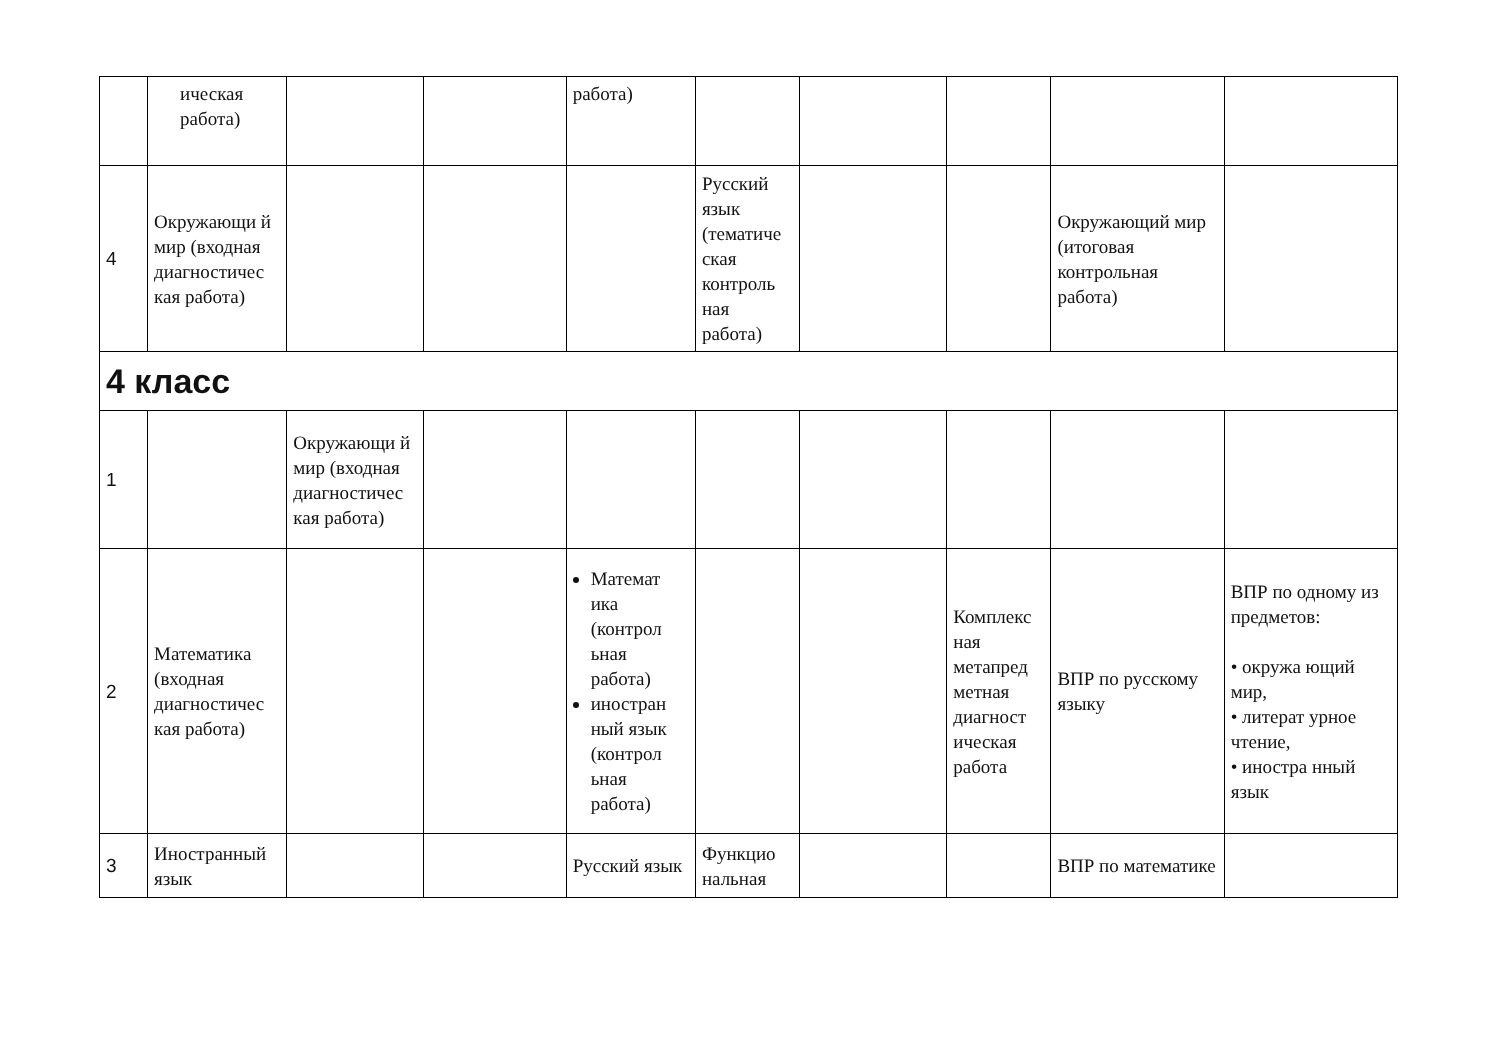| | ическая работа) | | | работа) | | | | | |
| 4 | Окружающи й мир (входная диагностичес кая работа) | | | | Русский язык (тематиче ская контроль ная работа) | | | Окружающий мир (итоговая контрольная работа) | |
| 4 класс | | | | | | | | | |
| 1 | | Окружающи й мир (входная диагностичес кая работа) | | | | | | | |
| 2 | Математика (входная диагностичес кая работа) | | | Математ ика (контрол ьная работа) иностран ный язык (контрол ьная работа) | | | Комплекс ная метапред метная диагност ическая работа | ВПР по русскому языку | ВПР по одному из предметов: • окружа ющий мир, • литерат урное чтение, • иностра нный язык |
| 3 | Иностранный язык | | | Русский язык | Функцио нальная | | | ВПР по математике | |